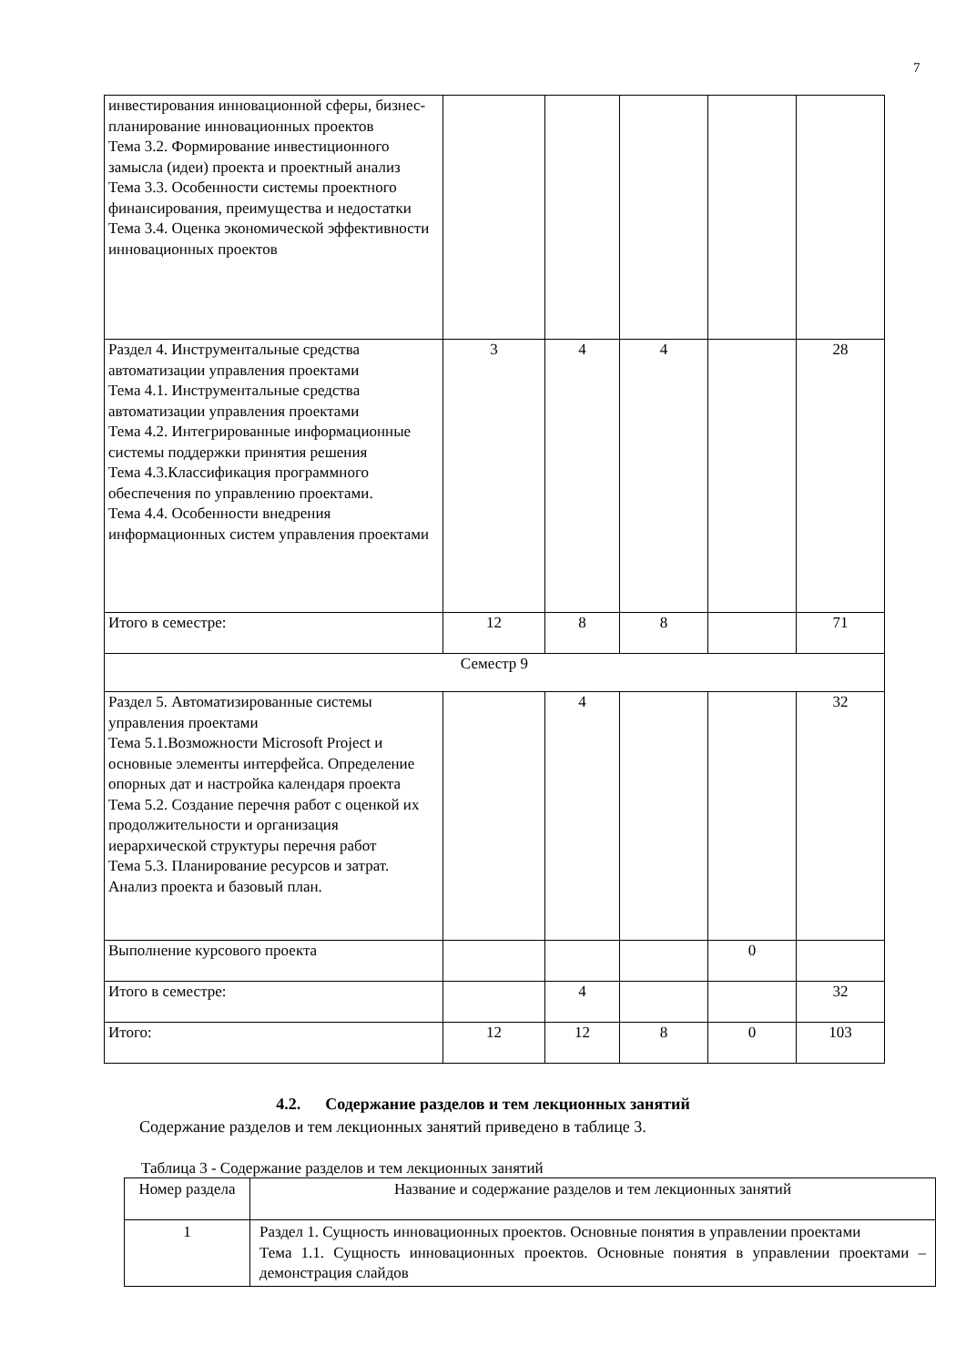7
| инвестирования инновационной сферы, бизнес-планирование инновационных проектов Тема 3.2. Формирование инвестиционного замысла (идеи) проекта и проектный анализ Тема 3.3. Особенности системы проектного финансирования, преимущества и недостатки Тема 3.4. Оценка экономической эффективности инновационных проектов | | | | | |
| Раздел 4. Инструментальные средства автоматизации управления проектами Тема 4.1. Инструментальные средства автоматизации управления проектами Тема 4.2. Интегрированные информационные системы поддержки принятия решения Тема 4.3.Классификация программного обеспечения по управлению проектами. Тема 4.4. Особенности внедрения информационных систем управления проектами | 3 | 4 | 4 | | 28 |
| Итого в семестре: | 12 | 8 | 8 | | 71 |
| Семестр 9 | | | | | |
| Раздел 5. Автоматизированные системы управления проектами Тема 5.1.Возможности Microsoft Project и основные элементы интерфейса. Определение опорных дат и настройка календаря проекта Тема 5.2. Создание перечня работ с оценкой их продолжительности и организация иерархической структуры перечня работ Тема 5.3. Планирование ресурсов и затрат. Анализ проекта и базовый план. | | 4 | | | 32 |
| Выполнение курсового проекта | | | | 0 | |
| Итого в семестре: | | 4 | | | 32 |
| Итого: | 12 | 12 | 8 | 0 | 103 |
4.2. Содержание разделов и тем лекционных занятий
Содержание разделов и тем лекционных занятий приведено в таблице 3.
Таблица 3 - Содержание разделов и тем лекционных занятий
| Номер раздела | Название и содержание разделов и тем лекционных занятий |
| --- | --- |
| 1 | Раздел 1. Сущность инновационных проектов. Основные понятия в управлении проектами Тема 1.1. Сущность инновационных проектов. Основные понятия в управлении проектами – демонстрация слайдов |